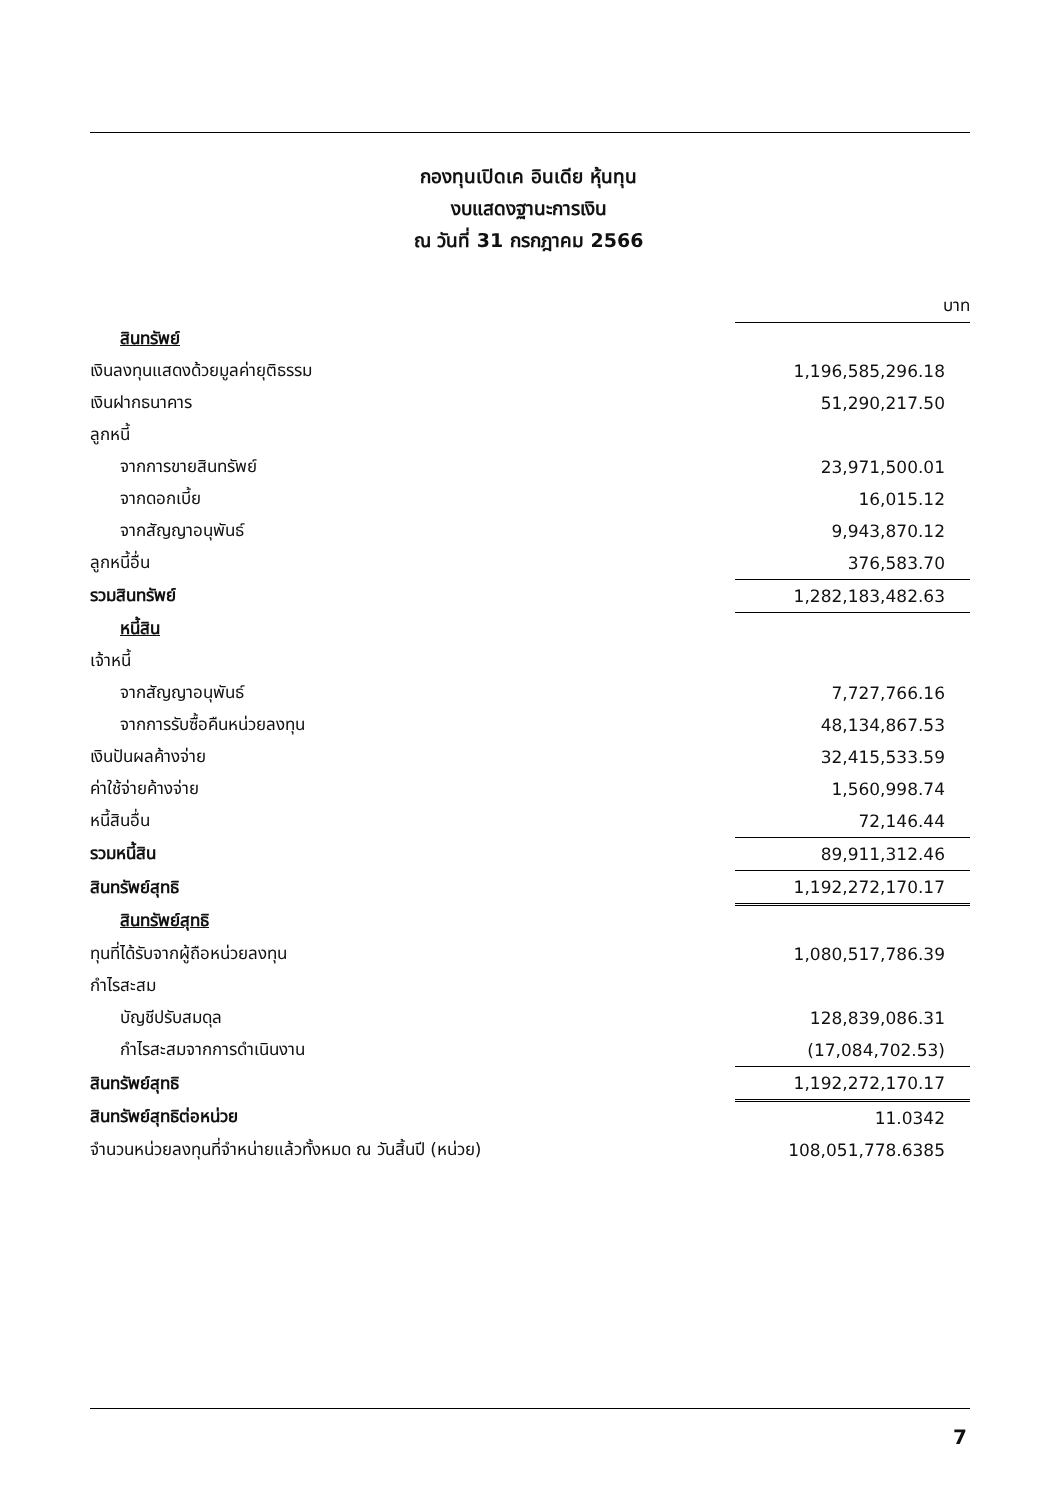กองทุนเปิดเค อินเดีย หุ้นทุน
งบแสดงฐานะการเงิน
ณ วันที่ 31 กรกฎาคม 2566
| | บาท |
| สินทรัพย์ | |
| เงินลงทุนแสดงด้วยมูลค่ายุติธรรม | 1,196,585,296.18 |
| เงินฝากธนาคาร | 51,290,217.50 |
| ลูกหนี้ | |
| จากการขายสินทรัพย์ | 23,971,500.01 |
| จากดอกเบี้ย | 16,015.12 |
| จากสัญญาอนุพันธ์ | 9,943,870.12 |
| ลูกหนี้อื่น | 376,583.70 |
| รวมสินทรัพย์ | 1,282,183,482.63 |
| หนี้สิน | |
| เจ้าหนี้ | |
| จากสัญญาอนุพันธ์ | 7,727,766.16 |
| จากการรับซื้อคืนหน่วยลงทุน | 48,134,867.53 |
| เงินปันผลค้างจ่าย | 32,415,533.59 |
| ค่าใช้จ่ายค้างจ่าย | 1,560,998.74 |
| หนี้สินอื่น | 72,146.44 |
| รวมหนี้สิน | 89,911,312.46 |
| สินทรัพย์สุทธิ | 1,192,272,170.17 |
| สินทรัพย์สุทธิ | |
| ทุนที่ได้รับจากผู้ถือหน่วยลงทุน | 1,080,517,786.39 |
| กำไรสะสม | |
| บัญชีปรับสมดุล | 128,839,086.31 |
| กำไรสะสมจากการดำเนินงาน | (17,084,702.53) |
| สินทรัพย์สุทธิ | 1,192,272,170.17 |
| สินทรัพย์สุทธิต่อหน่วย | 11.0342 |
| จำนวนหน่วยลงทุนที่จำหน่ายแล้วทั้งหมด ณ วันสิ้นปี (หน่วย) | 108,051,778.6385 |
7